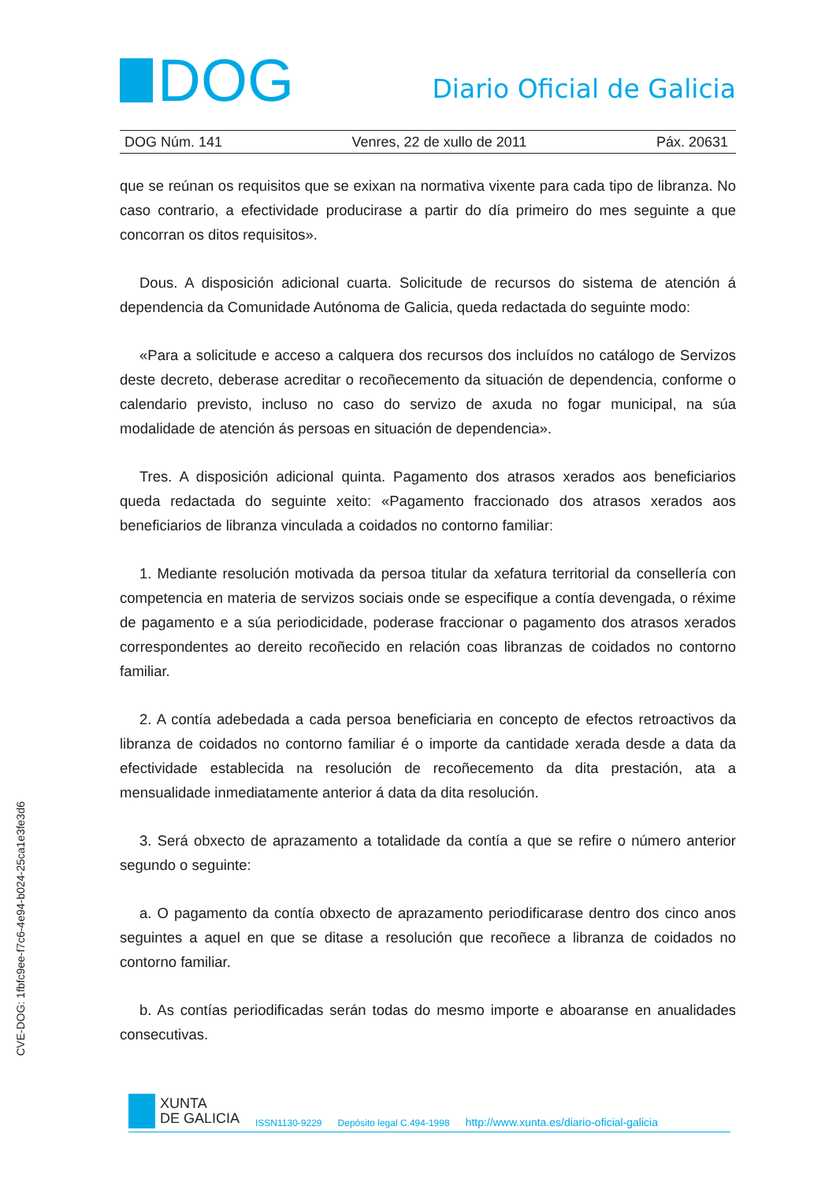DOG
Diario Oficial de Galicia
DOG Núm. 141 Venres, 22 de xullo de 2011 Páx. 20631
que se reúnan os requisitos que se exixan na normativa vixente para cada tipo de libranza. No caso contrario, a efectividade producirase a partir do día primeiro do mes seguinte a que concorran os ditos requisitos».
Dous. A disposición adicional cuarta. Solicitude de recursos do sistema de atención á dependencia da Comunidade Autónoma de Galicia, queda redactada do seguinte modo:
«Para a solicitude e acceso a calquera dos recursos dos incluídos no catálogo de Servizos deste decreto, deberase acreditar o recoñecemento da situación de dependencia, conforme o calendario previsto, incluso no caso do servizo de axuda no fogar municipal, na súa modalidade de atención ás persoas en situación de dependencia».
Tres. A disposición adicional quinta. Pagamento dos atrasos xerados aos beneficiarios queda redactada do seguinte xeito: «Pagamento fraccionado dos atrasos xerados aos beneficiarios de libranza vinculada a coidados no contorno familiar:
1. Mediante resolución motivada da persoa titular da xefatura territorial da consellería con competencia en materia de servizos sociais onde se especifique a contía devengada, o réxime de pagamento e a súa periodicidade, poderase fraccionar o pagamento dos atrasos xerados correspondentes ao dereito recoñecido en relación coas libranzas de coidados no contorno familiar.
2. A contía adebedada a cada persoa beneficiaria en concepto de efectos retroactivos da libranza de coidados no contorno familiar é o importe da cantidade xerada desde a data da efectividade establecida na resolución de recoñecemento da dita prestación, ata a mensualidade inmediatamente anterior á data da dita resolución.
3. Será obxecto de aprazamento a totalidade da contía a que se refire o número anterior segundo o seguinte:
a. O pagamento da contía obxecto de aprazamento periodificarase dentro dos cinco anos seguintes a aquel en que se ditase a resolución que recoñece a libranza de coidados no contorno familiar.
b. As contías periodificadas serán todas do mesmo importe e aboaranse en anualidades consecutivas.
CVE-DOG: 1fbfc9ee-f7c6-4e94-b024-25ca1e3fe3d6
XUNTA
DE GALICIA
ISSN1130-9229 Depósito legal C.494-1998 http://www.xunta.es/diario-oficial-galicia